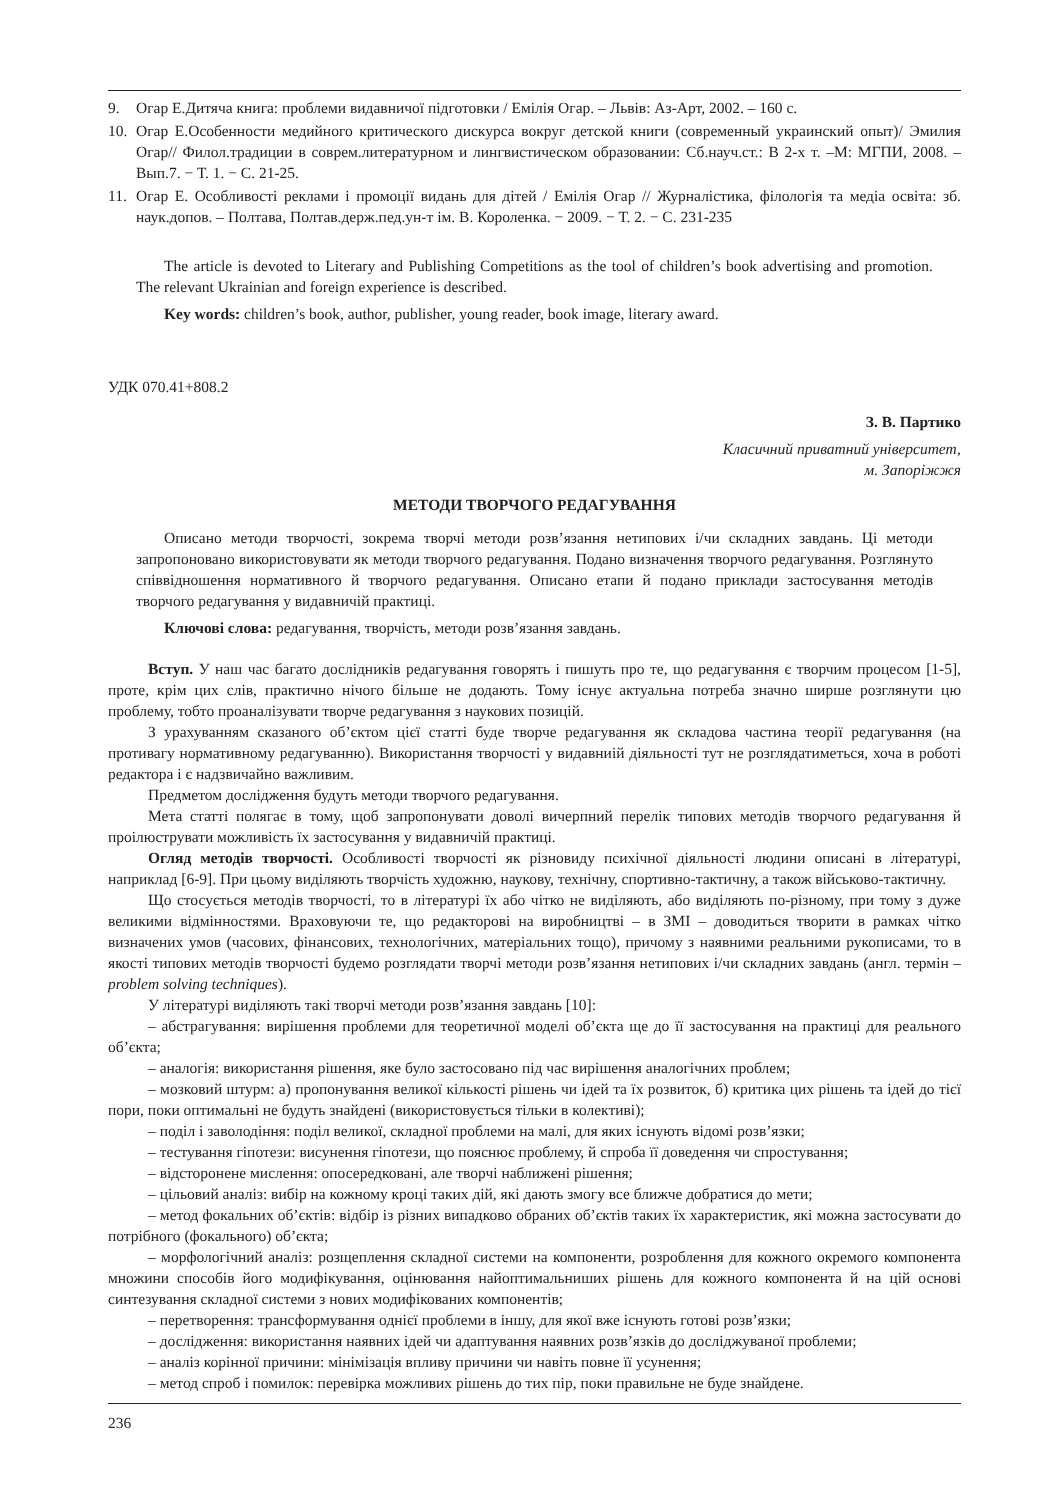9. Огар Е.Дитяча книга: проблеми видавничої підготовки / Емілія Огар. – Львів: Аз-Арт, 2002. – 160 с.
10. Огар Е.Особенности медийного критического дискурса вокруг детской книги (современный украинский опыт)/ Эмилия Огар// Филол.традиции в соврем.литературном и лингвистическом образовании: Сб.науч.ст.: В 2-х т. –М: МГПИ, 2008. – Вып.7. − Т. 1. − С. 21-25.
11. Огар Е. Особливості реклами і промоції видань для дітей / Емілія Огар // Журналістика, філологія та медіа осві­та: зб. наук.допов. – Полтава, Полтав.держ.пед.ун-т ім. В. Короленка. − 2009. − Т. 2. − С. 231-235
The article is devoted to Literary and Publishing Competitions as the tool of children’s book advertising and promotion. The relevant Ukrainian and foreign experience is described.
Key words: children’s book, author, publisher, young reader, book image, literary award.
УДК 070.41+808.2
З. В. Партико
Класичний приватний університет,
м. Запоріжжя
МЕТОДИ ТВОРЧОГО РЕДАГУВАННЯ
Описано методи творчості, зокрема творчі методи розв’язання нетипових і/чи складних завдань. Ці методи запропоновано використовувати як методи творчого редагування. Подано визначення творчого редагування. Розглянуто співвідношення нормативного й творчого редагування. Описано етапи й подано приклади застосу­вання методів творчого редагування у видавничій практиці.
Ключові слова: редагування, творчість, методи розв’язання завдань.
Вступ. У наш час багато дослідників редагування говорять і пишуть про те, що редагування є творчим процесом [1-5], проте, крім цих слів, практично нічого більше не додають. Тому існує актуальна потреба значно ширше розглянути цю проблему, тобто проаналізувати творче редагування з наукових позицій.
З урахуванням сказаного об’єктом цієї статті буде творче редагування як складова частина теорії редагу­вання (на противагу нормативному редагуванню). Використання творчості у видавниій діяльності тут не роз­глядатиметься, хоча в роботі редактора і є надзвичайно важливим.
Предметом дослідження будуть методи творчого редагування.
Мета статті полягає в тому, щоб запропонувати доволі вичерпний перелік типових методів творчого реда­гування й проілюструвати можливість їх застосування у видавничій практиці.
Огляд методів творчості. Особливості творчості як різновиду психічної діяльності людини описані в лі­тературі, наприклад [6-9]. При цьому виділяють творчість художню, наукову, технічну, спортивно-тактичну, а також військово-тактичну.
Що стосується методів творчості, то в літературі їх або чітко не виділяють, або виділяють по-різному, при тому з дуже великими відмінностями. Враховуючи те, що редакторові на виробництві – в ЗМІ – доводиться тво­рити в рамках чітко визначених умов (часових, фінансових, технологічних, матеріальних тощо), причому з наяв­ними реальними рукописами, то в якості типових методів творчості будемо розглядати творчі методи розв’язання нетипових і/чи складних завдань (англ. термін – problem solving techniques).
У літературі виділяють такі творчі методи розв’язання завдань [10]:
– абстрагування: вирішення проблеми для теоретичної моделі об’єкта ще до її застосування на практиці для реального об’єкта;
– аналогія: використання рішення, яке було застосовано під час вирішення аналогічних проблем;
– мозковий штурм: а) пропонування великої кількості рішень чи ідей та їх розвиток, б) критика цих рішень та ідей до тієї пори, поки оптимальні не будуть знайдені (використовується тільки в колективі);
– поділ і заволодіння: поділ великої, складної проблеми на малі, для яких існують відомі розв’язки;
– тестування гіпотези: висунення гіпотези, що пояснює проблему, й спроба її доведення чи спростування;
– відсторонене мислення: опосередковані, але творчі наближені рішення;
– цільовий аналіз: вибір на кожному кроці таких дій, які дають змогу все ближче добратися до мети;
– метод фокальних об’єктів: відбір із різних випадково обраних об’єктів таких їх характеристик, які можна застосувати до потрібного (фокального) об’єкта;
– морфологічний аналіз: розщеплення складної системи на компоненти, розроблення для кожного окремого компонента множини способів його модифікування, оцінювання найоптимальниших рішень для кожного компо­нента й на цій основі синтезування складної системи з нових модифікованих компонентів;
– перетворення: трансформування однієї проблеми в іншу, для якої вже існують готові розв’язки;
– дослідження: використання наявних ідей чи адаптування наявних розв’язків до досліджуваної проблеми;
– аналіз корінної причини: мінімізація впливу причини чи навіть повне її усунення;
– метод спроб і помилок: перевірка можливих рішень до тих пір, поки правильне не буде знайдене.
236